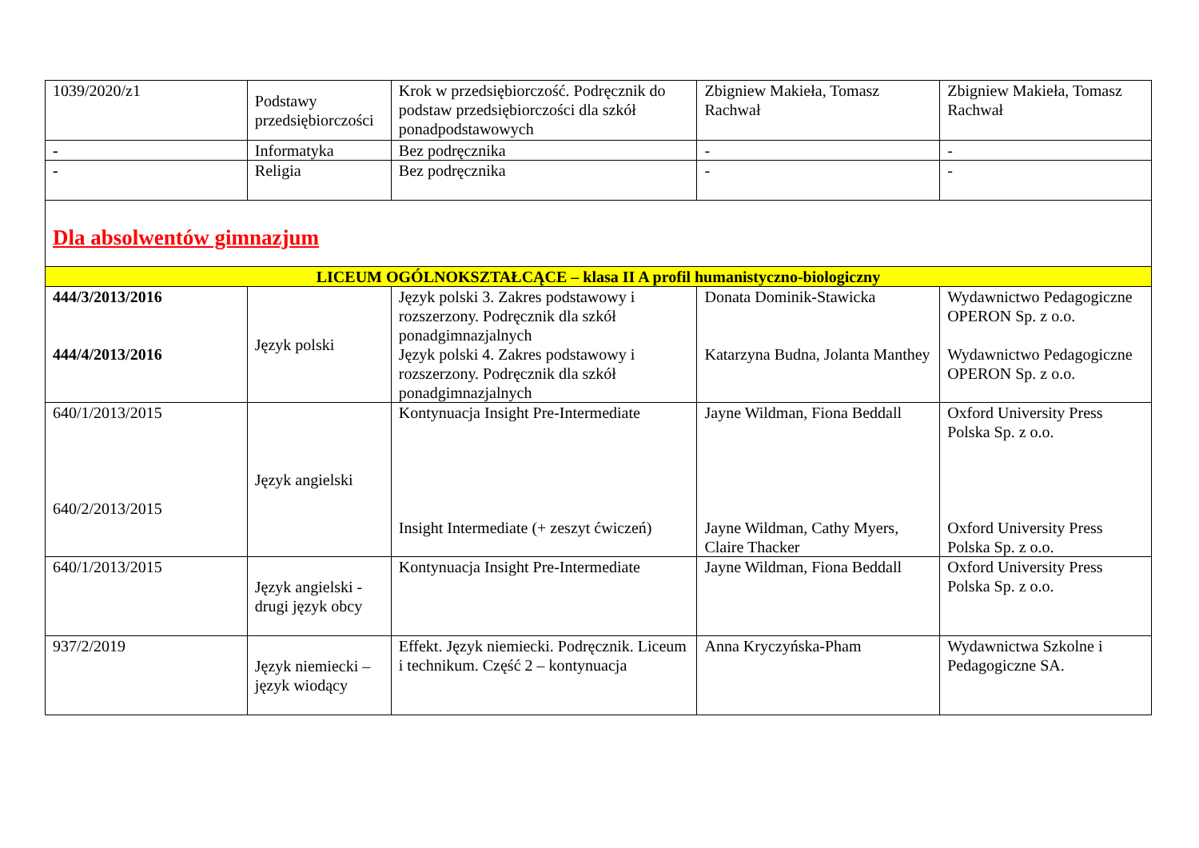| 1039/2020/z1 | Podstawy przedsiębiorczości | Krok w przedsiębiorczość. Podręcznik do podstaw przedsiębiorczości dla szkół ponadpodstawowych | Zbigniew Makieła, Tomasz Rachwał | Zbigniew Makieła, Tomasz Rachwał |
| - | Informatyka | Bez podręcznika | - | - |
| - | Religia | Bez podręcznika | - | - |
| Dla absolwentów gimnazjum | | | | |
| LICEUM OGÓLNOKSZTAŁCĄCE – klasa II A profil humanistyczno-biologiczny | | | | |
| 444/3/2013/2016 444/4/2013/2016 | Język polski | Język polski 3. Zakres podstawowy i rozszerzony. Podręcznik dla szkół ponadgimnazjalnych Język polski 4. Zakres podstawowy i rozszerzony. Podręcznik dla szkół ponadgimnazjalnych | Donata Dominik-Stawicka Katarzyna Budna, Jolanta Manthey | Wydawnictwo Pedagogiczne OPERON Sp. z o.o. Wydawnictwo Pedagogiczne OPERON Sp. z o.o. |
| 640/1/2013/2015 640/2/2013/2015 | Język angielski | Kontynuacja Insight Pre-Intermediate Insight Intermediate (+ zeszyt ćwiczeń) | Jayne Wildman, Fiona Beddall Jayne Wildman, Cathy Myers, Claire Thacker | Oxford University Press Polska Sp. z o.o. Oxford University Press Polska Sp. z o.o. |
| 640/1/2013/2015 | Język angielski - drugi język obcy | Kontynuacja Insight Pre-Intermediate | Jayne Wildman, Fiona Beddall | Oxford University Press Polska Sp. z o.o. |
| 937/2/2019 | Język niemiecki – język wiodący | Effekt. Język niemiecki. Podręcznik. Liceum i technikum. Część 2 – kontynuacja | Anna Kryczyńska-Pham | Wydawnictwa Szkolne i Pedagogiczne SA. |